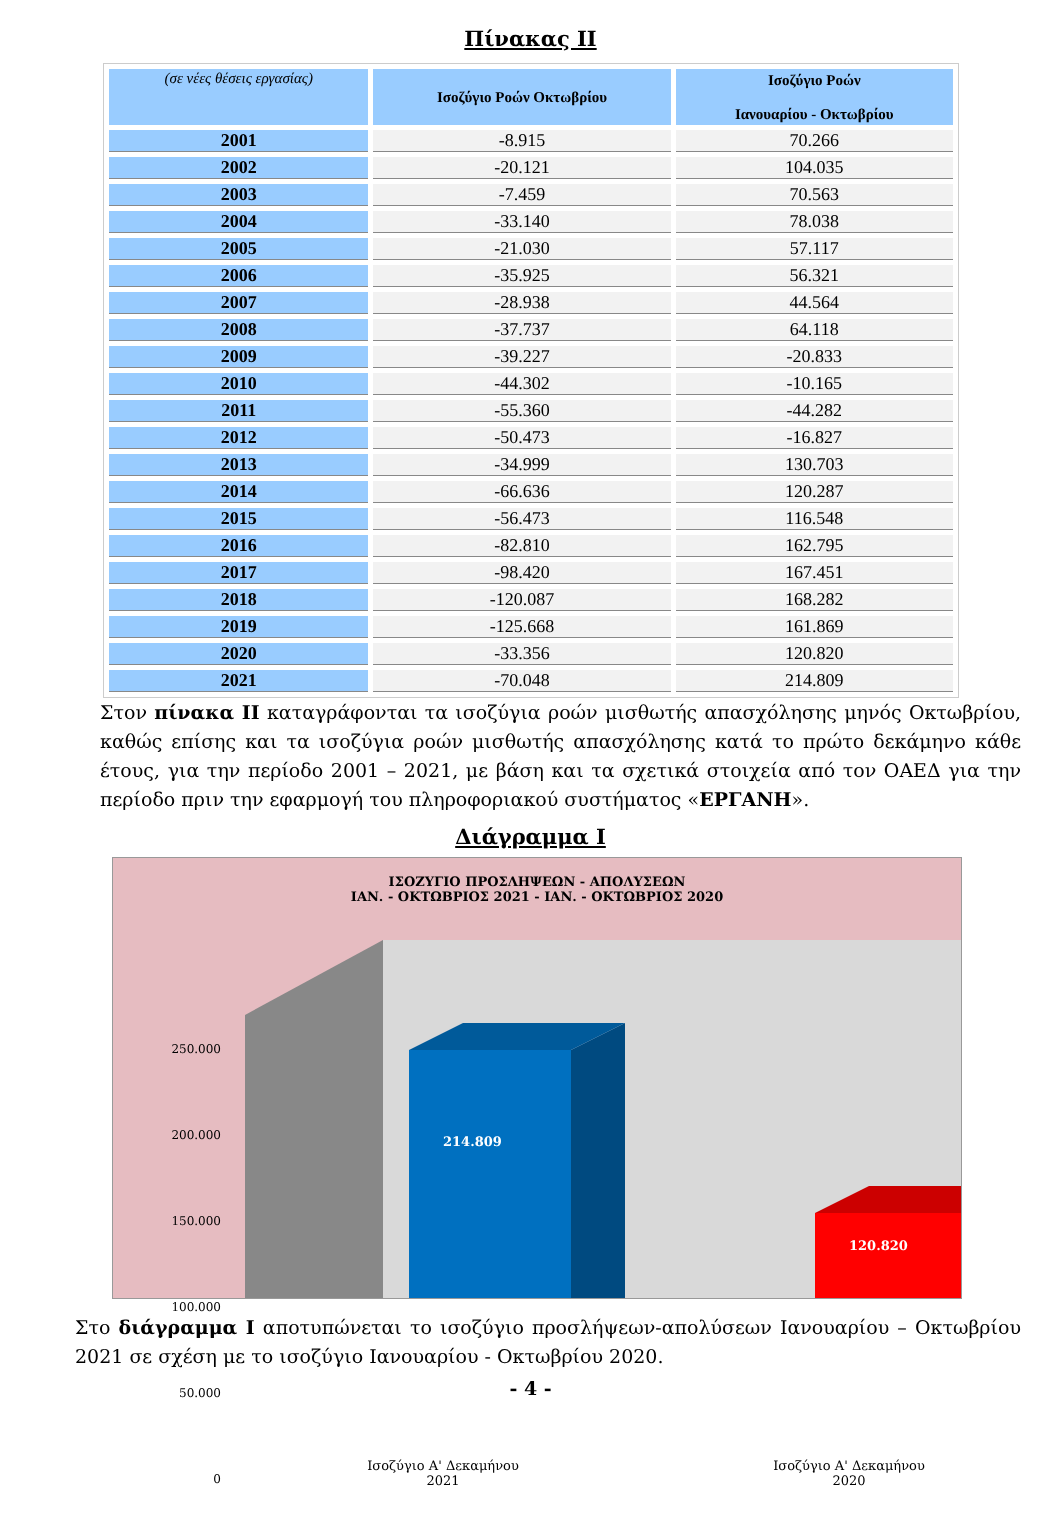Πίνακας ΙΙ
| (σε νέες θέσεις εργασίας) | Ισοζύγιο Ροών Οκτωβρίου | Ισοζύγιο Ροών Ιανουαρίου - Οκτωβρίου |
| --- | --- | --- |
| 2001 | -8.915 | 70.266 |
| 2002 | -20.121 | 104.035 |
| 2003 | -7.459 | 70.563 |
| 2004 | -33.140 | 78.038 |
| 2005 | -21.030 | 57.117 |
| 2006 | -35.925 | 56.321 |
| 2007 | -28.938 | 44.564 |
| 2008 | -37.737 | 64.118 |
| 2009 | -39.227 | -20.833 |
| 2010 | -44.302 | -10.165 |
| 2011 | -55.360 | -44.282 |
| 2012 | -50.473 | -16.827 |
| 2013 | -34.999 | 130.703 |
| 2014 | -66.636 | 120.287 |
| 2015 | -56.473 | 116.548 |
| 2016 | -82.810 | 162.795 |
| 2017 | -98.420 | 167.451 |
| 2018 | -120.087 | 168.282 |
| 2019 | -125.668 | 161.869 |
| 2020 | -33.356 | 120.820 |
| 2021 | -70.048 | 214.809 |
Στον πίνακα ΙΙ καταγράφονται τα ισοζύγια ροών μισθωτής απασχόλησης μηνός Οκτωβρίου, καθώς επίσης και τα ισοζύγια ροών μισθωτής απασχόλησης κατά το πρώτο δεκάμηνο κάθε έτους, για την περίοδο 2001 – 2021, με βάση και τα σχετικά στοιχεία από τον ΟΑΕΔ για την περίοδο πριν την εφαρμογή του πληροφοριακού συστήματος «ΕΡΓΑΝΗ».
Διάγραμμα Ι
ΙΣΟΖΥΓΙΟ ΠΡΟΣΛΗΨΕΩΝ - ΑΠΟΛΥΣΕΩΝ
ΙΑΝ. - ΟΚΤΩΒΡΙΟΣ 2021 - ΙΑΝ. - ΟΚΤΩΒΡΙΟΣ 2020
250.000
200.000
150.000
100.000
50.000
0
214.809
120.820
Ισοζύγιο Α' Δεκαμήνου
2021
Ισοζύγιο Α' Δεκαμήνου
2020
Στο διάγραμμα Ι αποτυπώνεται το ισοζύγιο προσλήψεων-απολύσεων Ιανουαρίου – Οκτωβρίου 2021 σε σχέση με το ισοζύγιο Ιανουαρίου - Οκτωβρίου 2020.
- 4 -